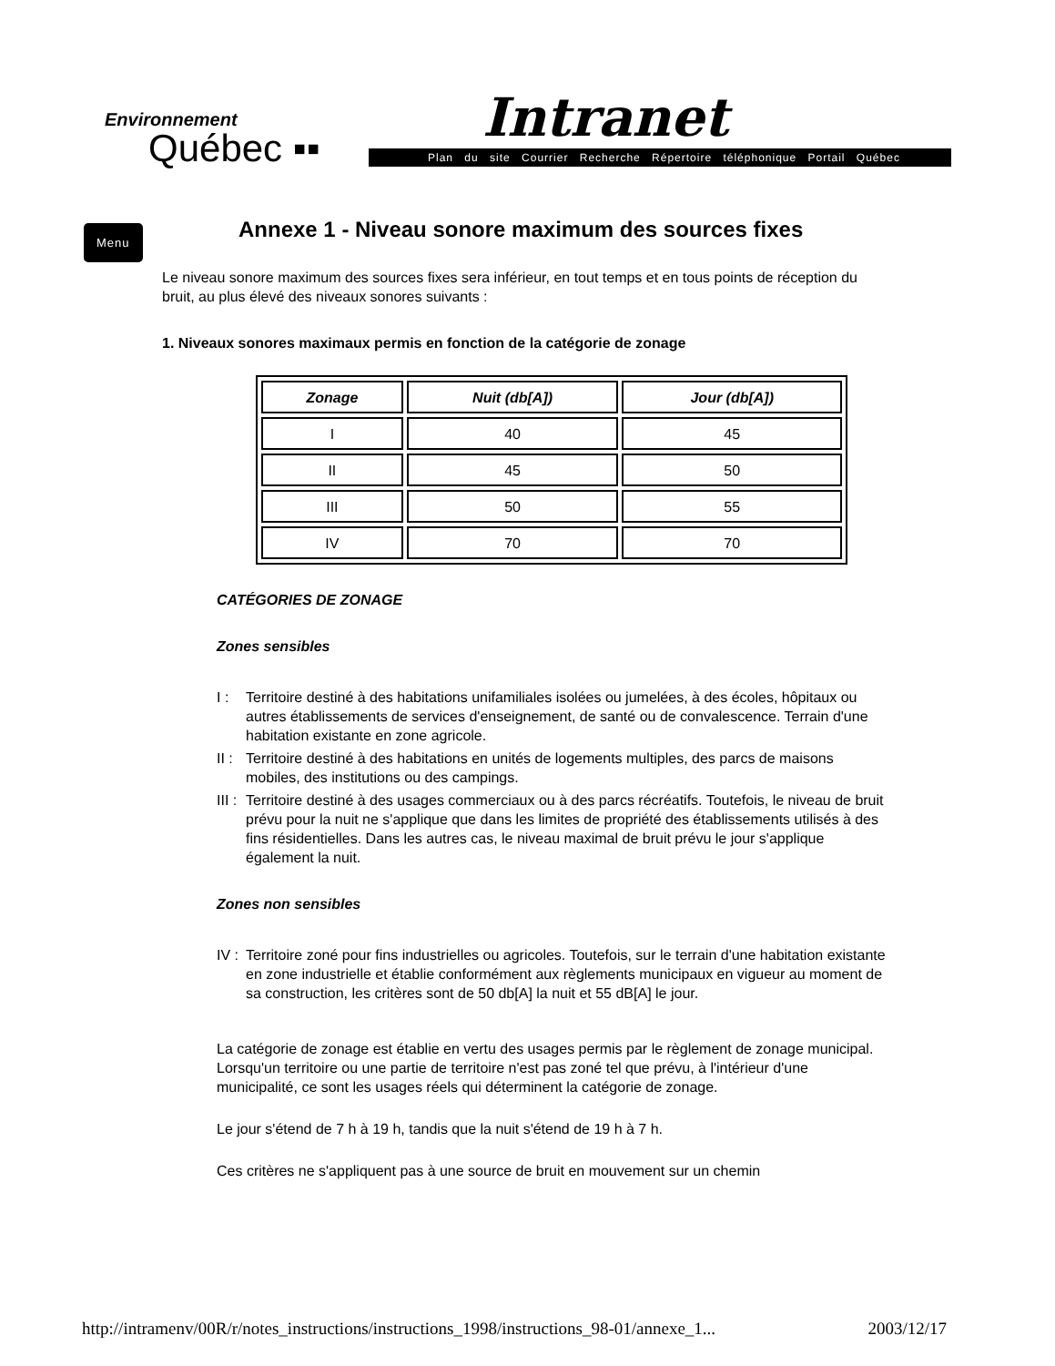Environnement
Québec ▪▪
Intranet
Plan du site Courrier Recherche Répertoire téléphonique Portail Québec
Menu
Annexe 1 - Niveau sonore maximum des sources fixes
Le niveau sonore maximum des sources fixes sera inférieur, en tout temps et en tous points de réception du bruit, au plus élevé des niveaux sonores suivants :
1. Niveaux sonores maximaux permis en fonction de la catégorie de zonage
| Zonage | Nuit (db[A]) | Jour (db[A]) |
| --- | --- | --- |
| I | 40 | 45 |
| II | 45 | 50 |
| III | 50 | 55 |
| IV | 70 | 70 |
CATÉGORIES DE ZONAGE
Zones sensibles
I : Territoire destiné à des habitations unifamiliales isolées ou jumelées, à des écoles, hôpitaux ou autres établissements de services d'enseignement, de santé ou de convalescence. Terrain d'une habitation existante en zone agricole.
II : Territoire destiné à des habitations en unités de logements multiples, des parcs de maisons mobiles, des institutions ou des campings.
III : Territoire destiné à des usages commerciaux ou à des parcs récréatifs. Toutefois, le niveau de bruit prévu pour la nuit ne s'applique que dans les limites de propriété des établissements utilisés à des fins résidentielles. Dans les autres cas, le niveau maximal de bruit prévu le jour s'applique également la nuit.
Zones non sensibles
IV : Territoire zoné pour fins industrielles ou agricoles. Toutefois, sur le terrain d'une habitation existante en zone industrielle et établie conformément aux règlements municipaux en vigueur au moment de sa construction, les critères sont de 50 db[A] la nuit et 55 dB[A] le jour.
La catégorie de zonage est établie en vertu des usages permis par le règlement de zonage municipal. Lorsqu'un territoire ou une partie de territoire n'est pas zoné tel que prévu, à l'intérieur d'une municipalité, ce sont les usages réels qui déterminent la catégorie de zonage.
Le jour s'étend de 7 h à 19 h, tandis que la nuit s'étend de 19 h à 7 h.
Ces critères ne s'appliquent pas à une source de bruit en mouvement sur un chemin
http://intramenv/00R/r/notes_instructions/instructions_1998/instructions_98-01/annexe_1... 2003/12/17